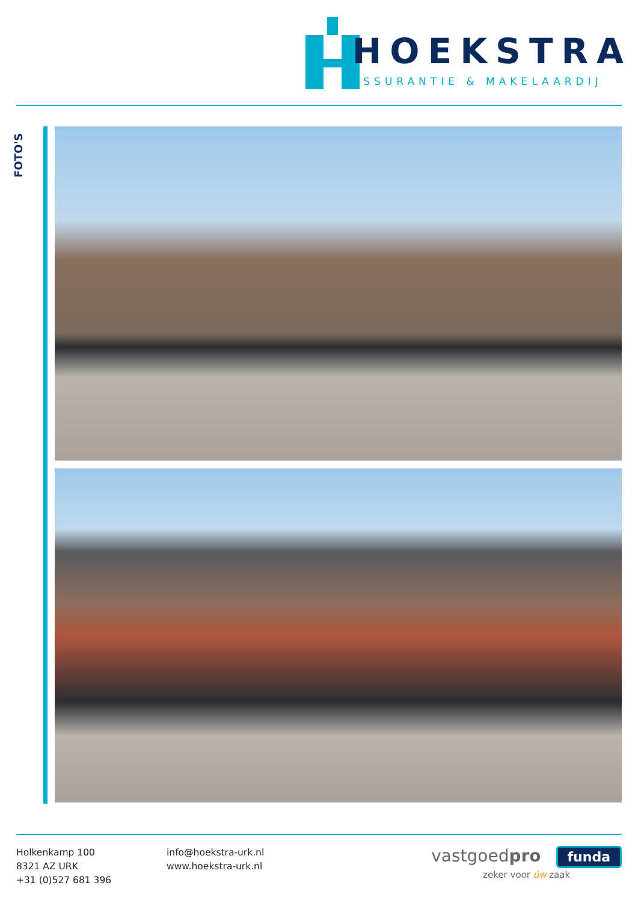HOEKSTRA
ASSURANTIE & MAKELAARDIJ
FOTO'S
Holkenkamp 100
8321 AZ URK
+31 (0)527 681 396
info@hoekstra-urk.nl
www.hoekstra-urk.nl
vastgoedpro funda
zeker voor úw zaak